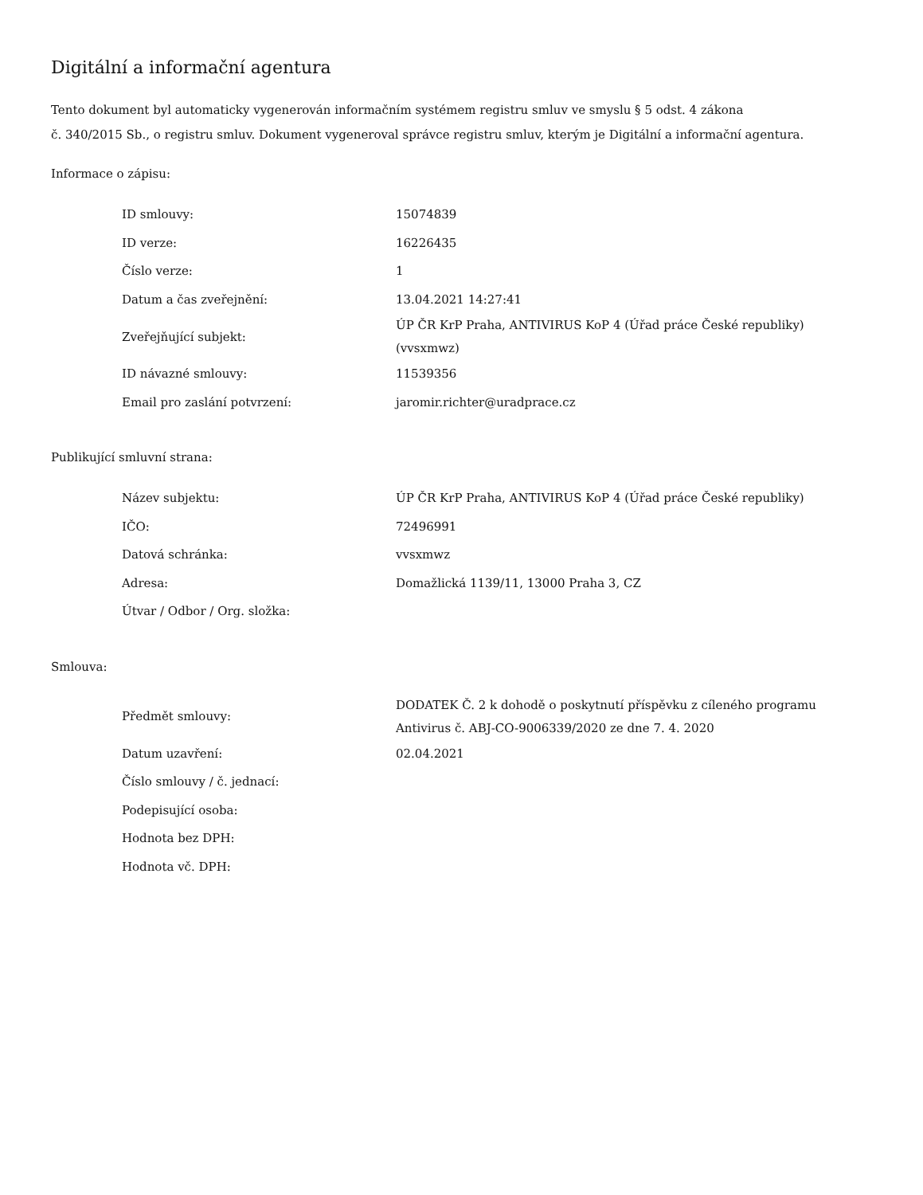Digitální a informační agentura
Tento dokument byl automaticky vygenerován informačním systémem registru smluv ve smyslu § 5 odst. 4 zákona
č. 340/2015 Sb., o registru smluv. Dokument vygeneroval správce registru smluv, kterým je Digitální a informační agentura.
Informace o zápisu:
| ID smlouvy: | 15074839 |
| ID verze: | 16226435 |
| Číslo verze: | 1 |
| Datum a čas zveřejnění: | 13.04.2021 14:27:41 |
| Zveřejňující subjekt: | ÚP ČR KrP Praha, ANTIVIRUS KoP 4 (Úřad práce České republiky) (vvsxmwz) |
| ID návazné smlouvy: | 11539356 |
| Email pro zaslání potvrzení: | jaromir.richter@uradprace.cz |
Publikující smluvní strana:
| Název subjektu: | ÚP ČR KrP Praha, ANTIVIRUS KoP 4 (Úřad práce České republiky) |
| IČO: | 72496991 |
| Datová schránka: | vvsxmwz |
| Adresa: | Domažlická 1139/11, 13000 Praha 3, CZ |
| Útvar / Odbor / Org. složka: | |
Smlouva:
| Předmět smlouvy: | DODATEK Č. 2 k dohodě o poskytnutí příspěvku z cíleného programu Antivirus č. ABJ-CO-9006339/2020 ze dne 7. 4. 2020 |
| Datum uzavření: | 02.04.2021 |
| Číslo smlouvy / č. jednací: | |
| Podepisující osoba: | |
| Hodnota bez DPH: | |
| Hodnota vč. DPH: | |